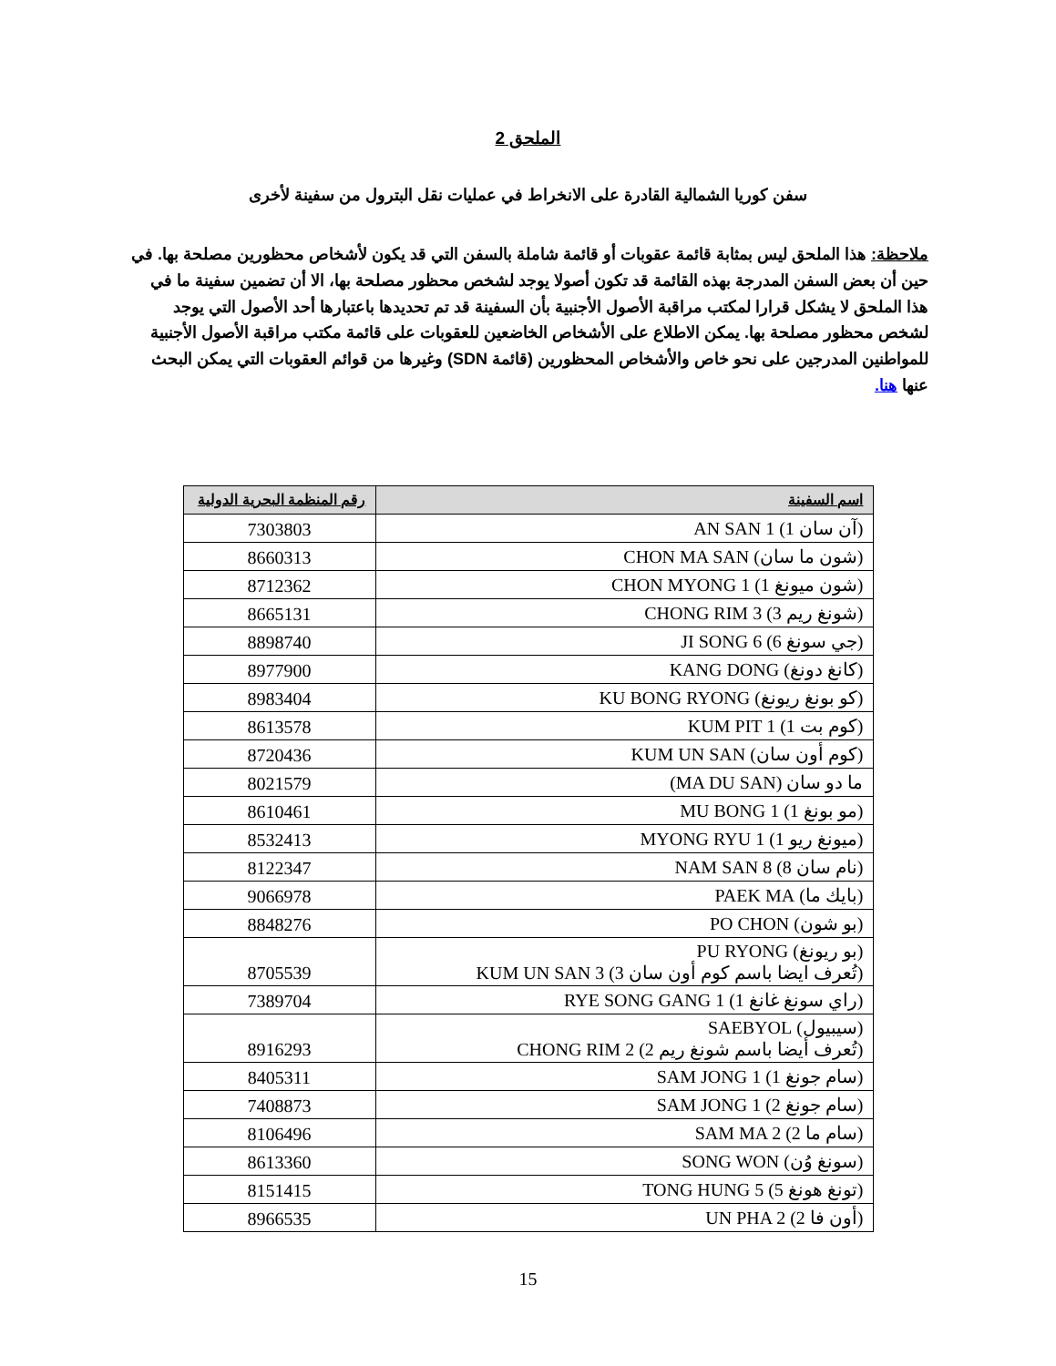الملحق 2
سفن كوريا الشمالية القادرة على الانخراط في عمليات نقل البترول من سفينة لأخرى
ملاحظة: هذا الملحق ليس بمثابة قائمة عقوبات أو قائمة شاملة بالسفن التي قد يكون لأشخاص محظورين مصلحة بها. في حين أن بعض السفن المدرجة بهذه القائمة قد تكون أصولا يوجد لشخص محظور مصلحة بها، الا أن تضمين سفينة ما في هذا الملحق لا يشكل قرارا لمكتب مراقبة الأصول الأجنبية بأن السفينة قد تم تحديدها باعتبارها أحد الأصول التي يوجد لشخص محظور مصلحة بها. يمكن الاطلاع على الأشخاص الخاضعين للعقوبات على قائمة مكتب مراقبة الأصول الأجنبية للمواطنين المدرجين على نحو خاص والأشخاص المحظورين (قائمة SDN) وغيرها من قوائم العقوبات التي يمكن البحث عنها هنا.
| اسم السفينة | رقم المنظمة البحرية الدولية |
| --- | --- |
| (آن سان 1) AN SAN 1 | 7303803 |
| (شون ما سان) CHON MA SAN | 8660313 |
| (شون ميونغ 1) CHON MYONG 1 | 8712362 |
| (شونغ ريم 3) CHONG RIM 3 | 8665131 |
| (جي سونغ 6) JI SONG 6 | 8898740 |
| (كانغ دونغ) KANG DONG | 8977900 |
| (كو بونغ ريونغ) KU BONG RYONG | 8983404 |
| (كوم بت 1) KUM PIT 1 | 8613578 |
| (كوم أون سان) KUM UN SAN | 8720436 |
| ما دو سان (MA DU SAN) | 8021579 |
| (مو بونغ 1) MU BONG 1 | 8610461 |
| (ميونغ ريو 1) MYONG RYU 1 | 8532413 |
| (نام سان 8) NAM SAN 8 | 8122347 |
| (بايك ما) PAEK MA | 9066978 |
| (بو شون) PO CHON | 8848276 |
| (بو ريونغ) PU RYONG (تُعرف ايضا باسم كوم أون سان 3) KUM UN SAN 3 | 8705539 |
| (راي سونغ غانغ 1) RYE SONG GANG 1 | 7389704 |
| (سيبيول) SAEBYOL (تُعرف أيضا باسم شونغ ريم 2) CHONG RIM 2 | 8916293 |
| (سام جونغ 1) SAM JONG 1 | 8405311 |
| (سام جونغ 2) SAM JONG 1 | 7408873 |
| (سام ما 2) SAM MA 2 | 8106496 |
| (سونغ وُن) SONG WON | 8613360 |
| (تونغ هونغ 5) TONG HUNG 5 | 8151415 |
| (أون فا 2) UN PHA 2 | 8966535 |
15